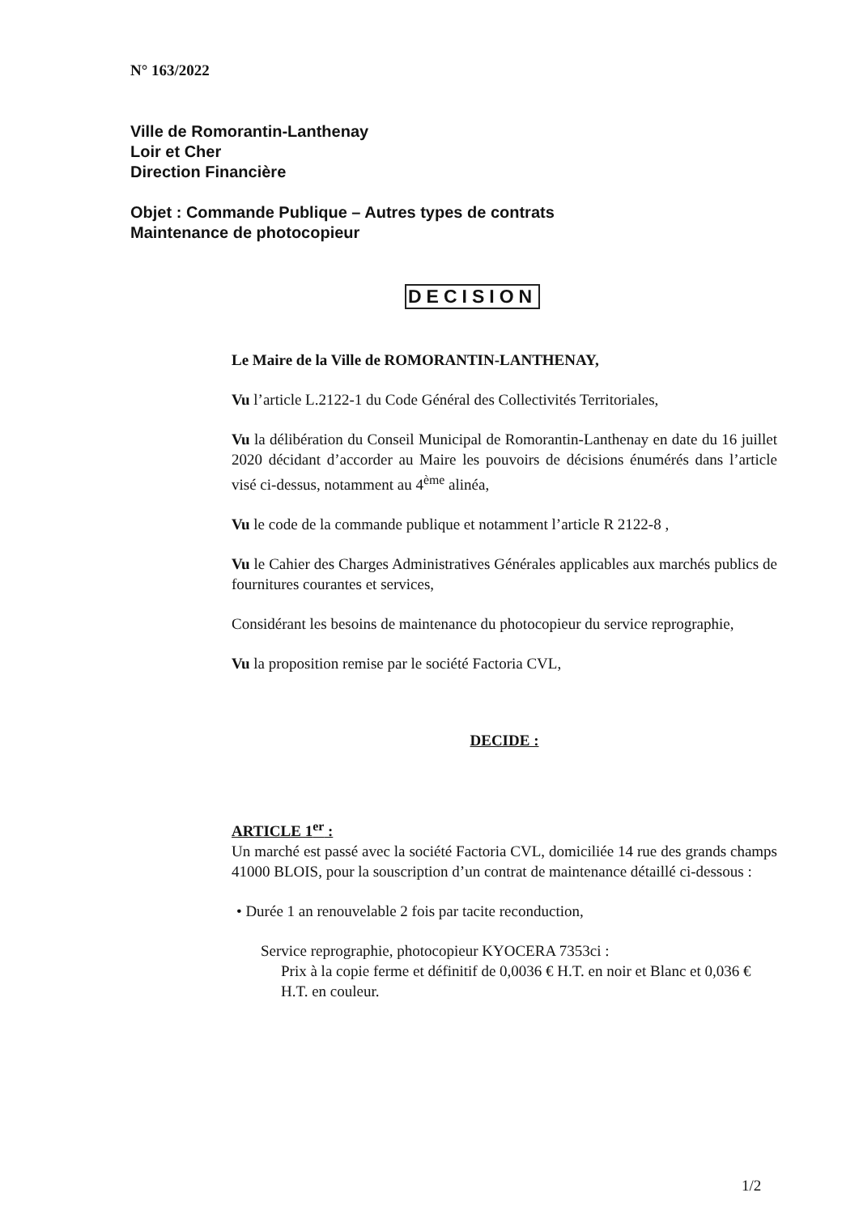N° 163/2022
Ville de Romorantin-Lanthenay
Loir et Cher
Direction Financière
Objet : Commande Publique – Autres types de contrats
Maintenance de photocopieur
DECISION
Le Maire de la Ville de ROMORANTIN-LANTHENAY,
Vu l’article L.2122-1 du Code Général des Collectivités Territoriales,
Vu la délibération du Conseil Municipal de Romorantin-Lanthenay en date du 16 juillet 2020 décidant d’accorder au Maire les pouvoirs de décisions énumérés dans l’article visé ci-dessus, notamment au 4<sup>ème</sup> alinéa,
Vu le code de la commande publique et notamment l’article R 2122-8 ,
Vu le Cahier des Charges Administratives Générales applicables aux marchés publics de fournitures courantes et services,
Considérant les besoins de maintenance du photocopieur du service reprographie,
Vu la proposition remise par le société Factoria CVL,
DECIDE :
ARTICLE 1<sup>er</sup> :
Un marché est passé avec la société Factoria CVL, domiciliée 14 rue des grands champs 41000 BLOIS, pour la souscription d’un contrat de maintenance détaillé ci-dessous :
• Durée 1 an renouvelable 2 fois par tacite reconduction,
Service reprographie, photocopieur KYOCERA 7353ci :
Prix à la copie ferme et définitif de 0,0036 € H.T. en noir et Blanc et 0,036 € H.T. en couleur.
1/2